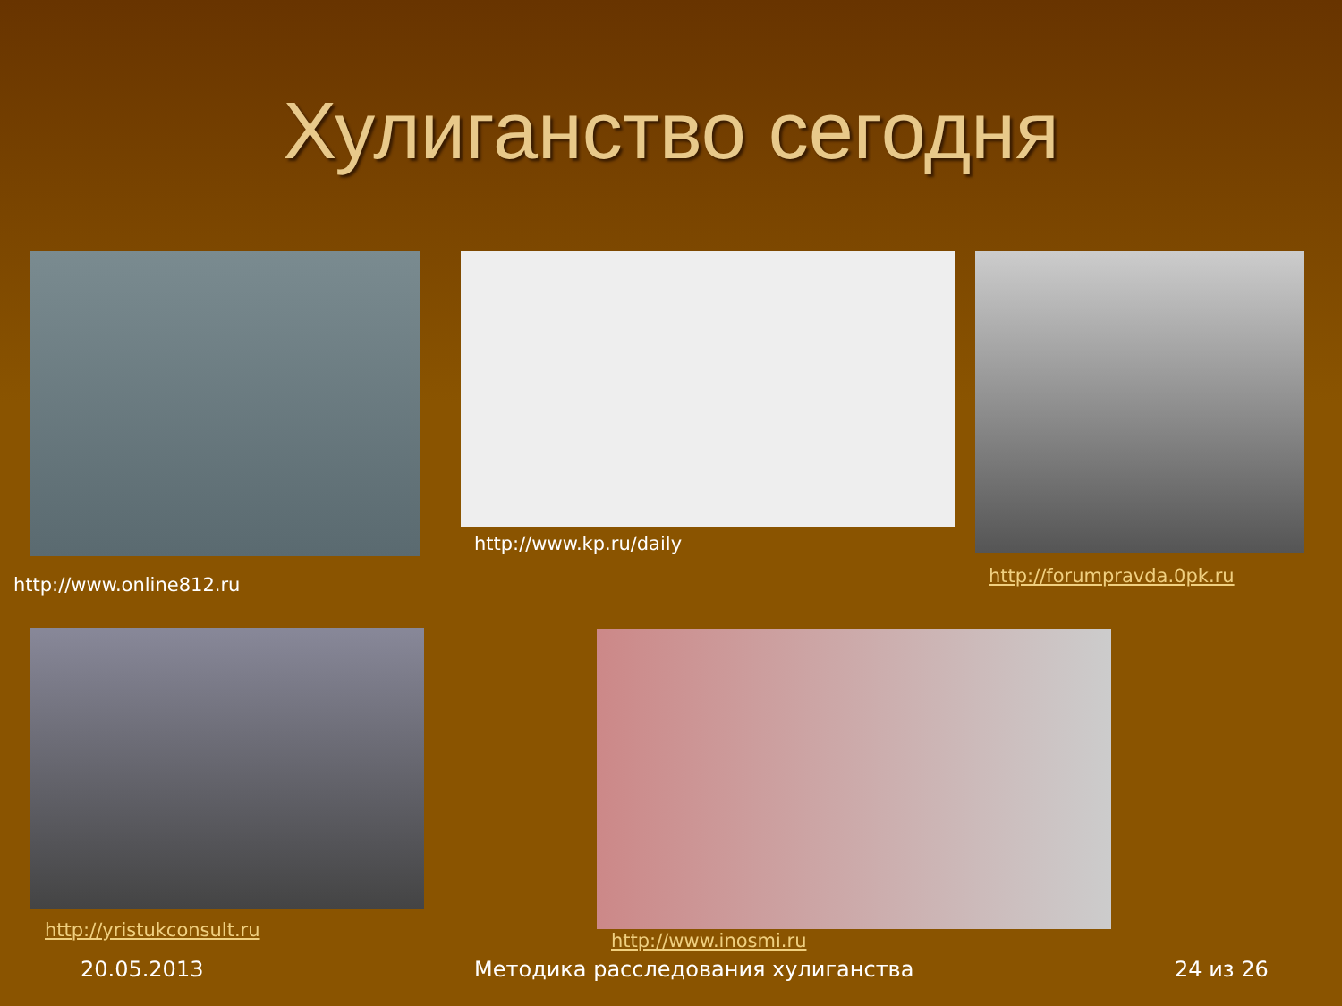Хулиганство сегодня
http://www.online812.ru
http://www.kp.ru/daily
http://forumpravda.0pk.ru
http://yristukconsult.ru http://www.inosmi.ru
20.05.2013
Методика расследования хулиганства
24 из 26